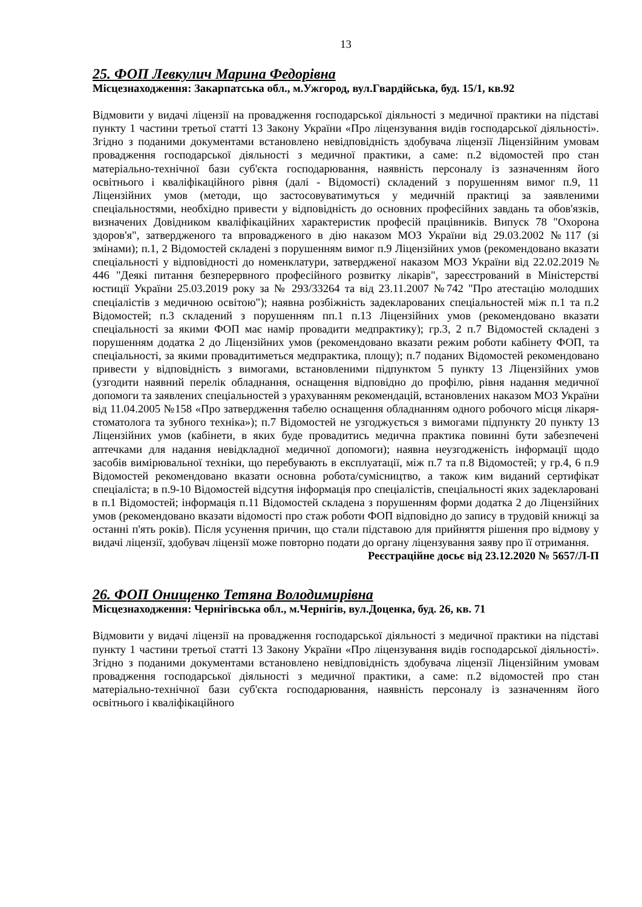13
25. ФОП Левкулич Марина Федорівна
Місцезнаходження: Закарпатська обл., м.Ужгород, вул.Гвардійська, буд. 15/1, кв.92
Відмовити у видачі ліцензії на провадження господарської діяльності з медичної практики на підставі пункту 1 частини третьої статті 13 Закону України «Про ліцензування видів господарської діяльності». Згідно з поданими документами встановлено невідповідність здобувача ліцензії Ліцензійним умовам провадження господарської діяльності з медичної практики, а саме: п.2 відомостей про стан матеріально-технічної бази суб'єкта господарювання, наявність персоналу із зазначенням його освітнього і кваліфікаційного рівня (далі - Відомості) складений з порушенням вимог п.9, 11 Ліцензійних умов (методи, що застосовуватимуться у медичній практиці за заявленими спеціальностями, необхідно привести у відповідність до основних професійних завдань та обов'язків, визначених Довідником кваліфікаційних характеристик професій працівників. Випуск 78 "Охорона здоров'я", затвердженого та впровадженого в дію наказом МОЗ України від 29.03.2002 №117 (зі змінами); п.1, 2 Відомостей складені з порушенням вимог п.9 Ліцензійних умов (рекомендовано вказати спеціальності у відповідності до номенклатури, затвердженої наказом МОЗ України від 22.02.2019 № 446 "Деякі питання безперервного професійного розвитку лікарів", зареєстрований в Міністерстві юстиції України 25.03.2019 року за № 293/33264 та від 23.11.2007 №742 "Про атестацію молодших спеціалістів з медичною освітою"); наявна розбіжність задекларованих спеціальностей між п.1 та п.2 Відомостей; п.3 складений з порушенням пп.1 п.13 Ліцензійних умов (рекомендовано вказати спеціальності за якими ФОП має намір провадити медпрактику); гр.3, 2 п.7 Відомостей складені з порушенням додатка 2 до Ліцензійних умов (рекомендовано вказати режим роботи кабінету ФОП, та спеціальності, за якими провадитиметься медпрактика, площу); п.7 поданих Відомостей рекомендовано привести у відповідність з вимогами, встановленими підпунктом 5 пункту 13 Ліцензійних умов (узгодити наявний перелік обладнання, оснащення відповідно до профілю, рівня надання медичної допомоги та заявлених спеціальностей з урахуванням рекомендацій, встановлених наказом МОЗ України від 11.04.2005 №158 «Про затвердження табелю оснащення обладнанням одного робочого місця лікаря-стоматолога та зубного техніка»); п.7 Відомостей не узгоджується з вимогами підпункту 20 пункту 13 Ліцензійних умов (кабінети, в яких буде провадитись медична практика повинні бути забезпечені аптечками для надання невідкладної медичної допомоги); наявна неузгодженість інформації щодо засобів вимірювальної техніки, що перебувають в експлуатації, між п.7 та п.8 Відомостей; у гр.4, 6 п.9 Відомостей рекомендовано вказати основна робота/сумісництво, а також ким виданий сертифікат спеціаліста; в п.9-10 Відомостей відсутня інформація про спеціалістів, спеціальності яких задекларовані в п.1 Відомостей; інформація п.11 Відомостей складена з порушенням форми додатка 2 до Ліцензійних умов (рекомендовано вказати відомості про стаж роботи ФОП відповідно до запису в трудовій книжці за останні п'ять років). Після усунення причин, що стали підставою для прийняття рішення про відмову у видачі ліцензії, здобувач ліцензії може повторно подати до органу ліцензування заяву про її отримання.
Реєстраційне досьє від 23.12.2020 № 5657/Л-П
26. ФОП Онищенко Тетяна Володимирівна
Місцезнаходження: Чернігівська обл., м.Чернігів, вул.Доценка, буд. 26, кв. 71
Відмовити у видачі ліцензії на провадження господарської діяльності з медичної практики на підставі пункту 1 частини третьої статті 13 Закону України «Про ліцензування видів господарської діяльності». Згідно з поданими документами встановлено невідповідність здобувача ліцензії Ліцензійним умовам провадження господарської діяльності з медичної практики, а саме: п.2 відомостей про стан матеріально-технічної бази суб'єкта господарювання, наявність персоналу із зазначенням його освітнього і кваліфікаційного